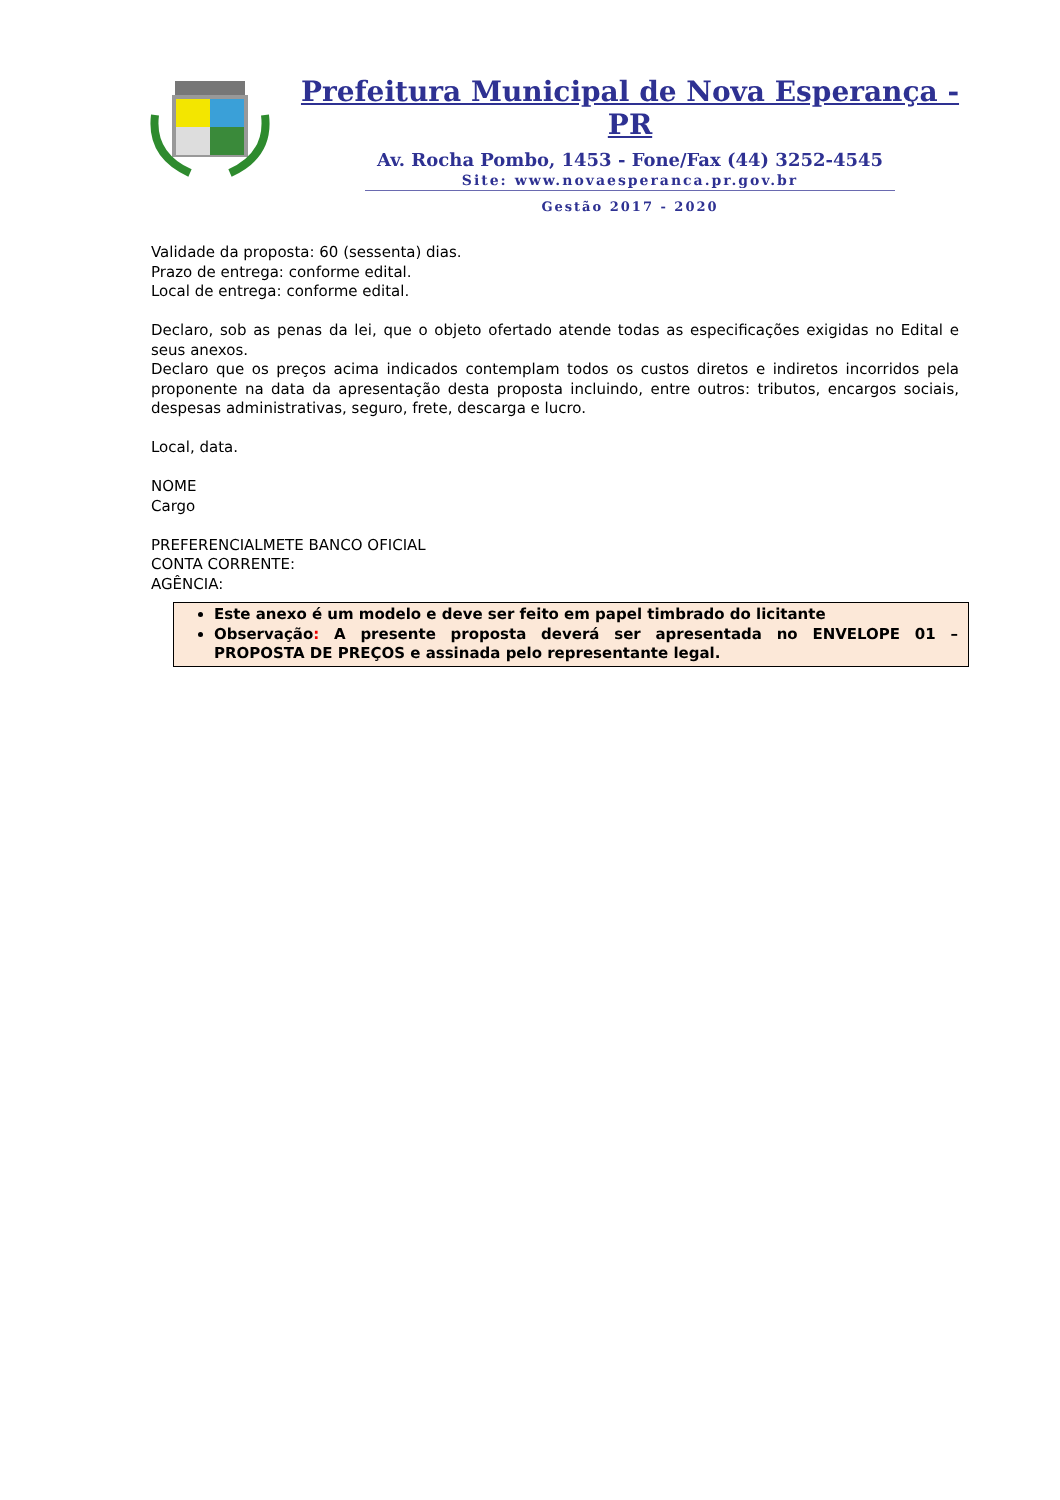Prefeitura Municipal de Nova Esperança - PR
Av. Rocha Pombo, 1453 - Fone/Fax (44) 3252-4545
Site: www.novaesperanca.pr.gov.br
Gestão 2017 - 2020
Validade da proposta: 60 (sessenta) dias.
Prazo de entrega: conforme edital.
Local de entrega: conforme edital.
Declaro, sob as penas da lei, que o objeto ofertado atende todas as especificações exigidas no Edital e seus anexos.
Declaro que os preços acima indicados contemplam todos os custos diretos e indiretos incorridos pela proponente na data da apresentação desta proposta incluindo, entre outros: tributos, encargos sociais, despesas administrativas, seguro, frete, descarga e lucro.
Local, data.
NOME
Cargo
PREFERENCIALMETE BANCO OFICIAL
CONTA CORRENTE:
AGÊNCIA:
Este anexo é um modelo e deve ser feito em papel timbrado do licitante
Observação: A presente proposta deverá ser apresentada no ENVELOPE 01 – PROPOSTA DE PREÇOS e assinada pelo representante legal.